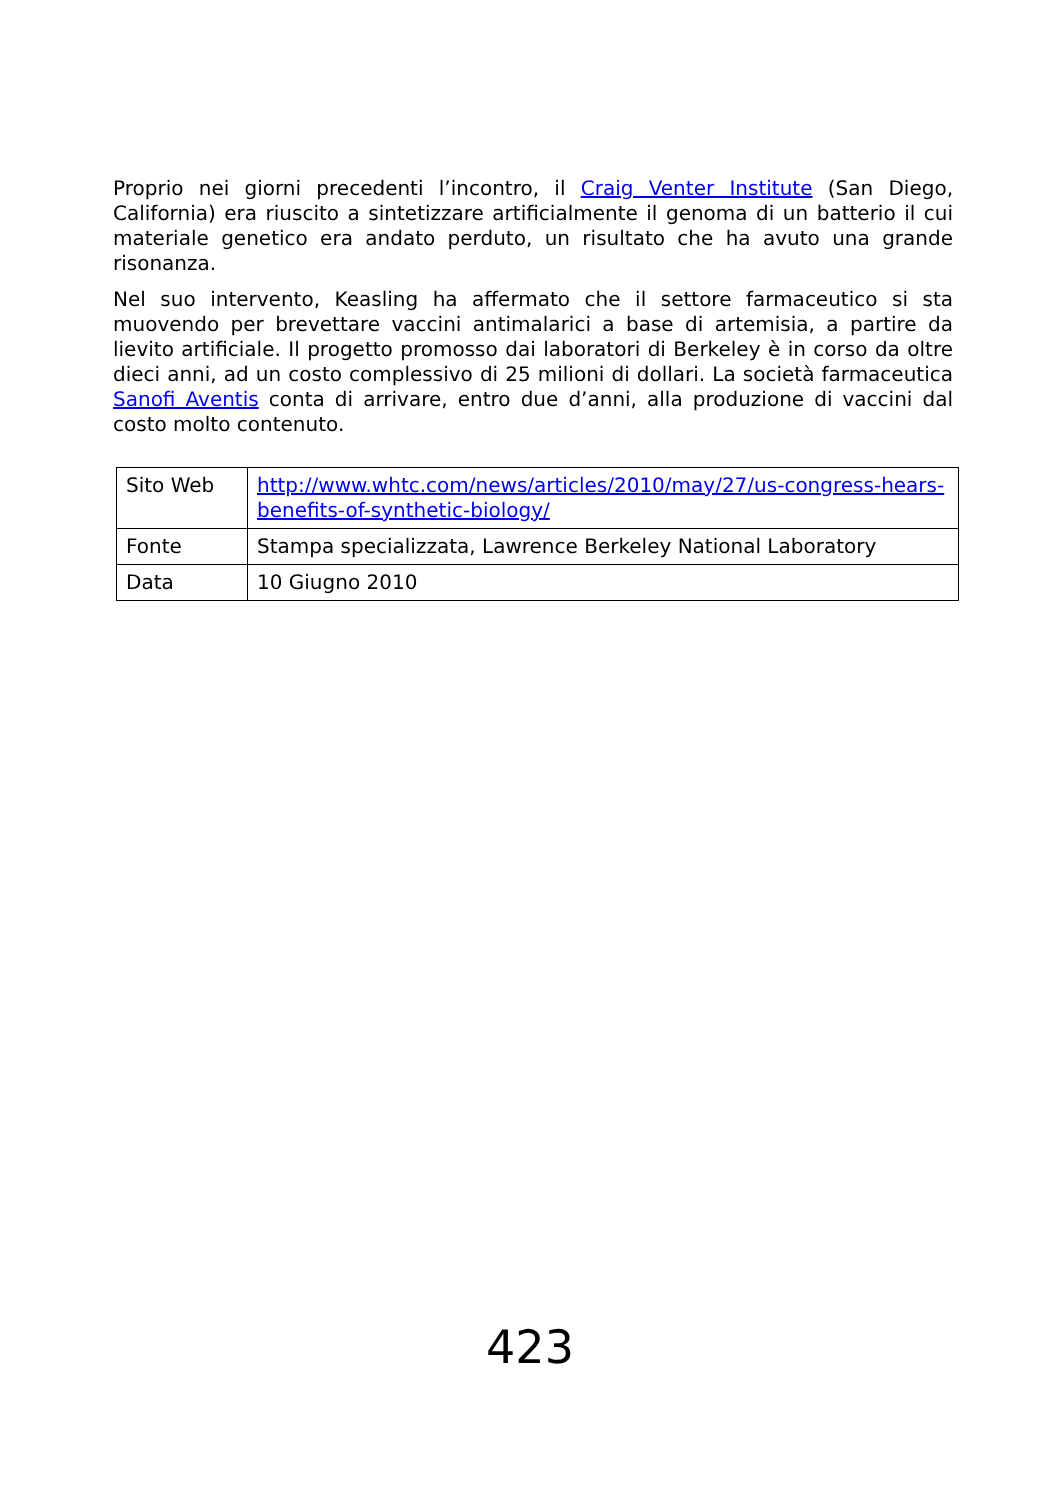Proprio nei giorni precedenti l’incontro, il Craig Venter Institute (San Diego, California) era riuscito a sintetizzare artificialmente il genoma di un batterio il cui materiale genetico era andato perduto, un risultato che ha avuto una grande risonanza.
Nel suo intervento, Keasling ha affermato che il settore farmaceutico si sta muovendo per brevettare vaccini antimalarici a base di artemisia, a partire da lievito artificiale. Il progetto promosso dai laboratori di Berkeley è in corso da oltre dieci anni, ad un costo complessivo di 25 milioni di dollari. La società farmaceutica Sanofi Aventis conta di arrivare, entro due d’anni, alla produzione di vaccini dal costo molto contenuto.
| Sito Web | http://www.whtc.com/news/articles/2010/may/27/us-congress-hears-benefits-of-synthetic-biology/ |
| Fonte | Stampa specializzata, Lawrence Berkeley National Laboratory |
| Data | 10 Giugno 2010 |
423